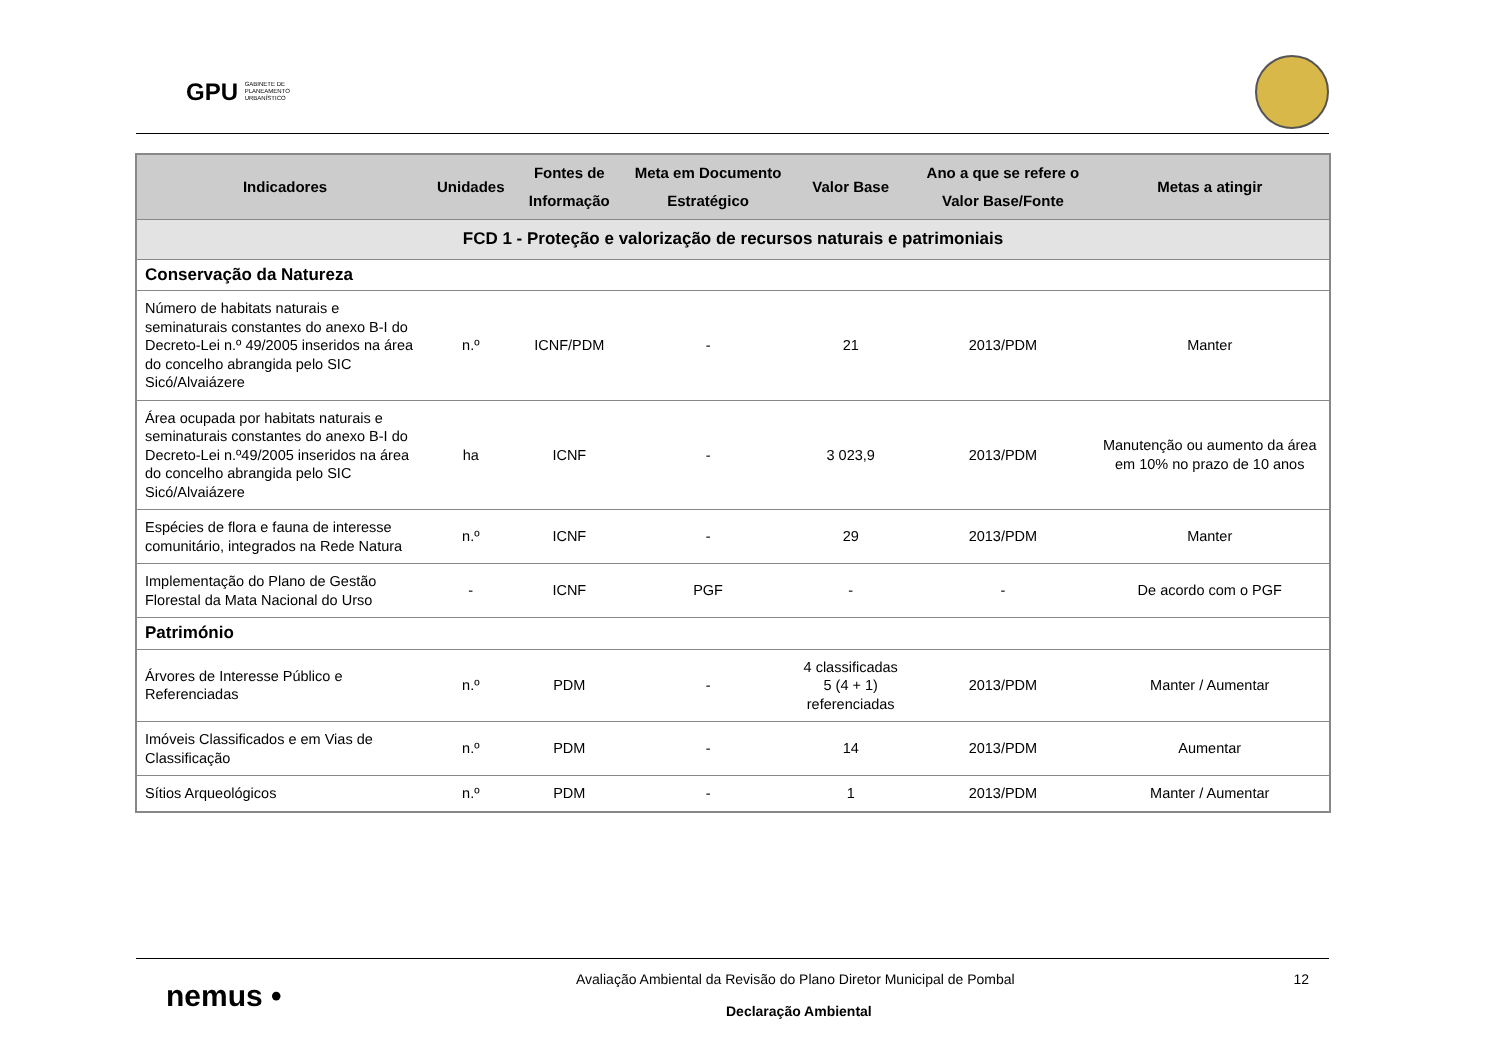GPU GABINETE DE PLANEAMENTO URBANÍSTICO
| Indicadores | Unidades | Fontes de Informação | Meta em Documento Estratégico | Valor Base | Ano a que se refere o Valor Base/Fonte | Metas a atingir |
| --- | --- | --- | --- | --- | --- | --- |
| FCD 1 - Proteção e valorização de recursos naturais e patrimoniais | | | | | | |
| Conservação da Natureza | | | | | | |
| Número de habitats naturais e seminaturais constantes do anexo B-I do Decreto-Lei n.º 49/2005 inseridos na área do concelho abrangida pelo SIC Sicó/Alvaiázere | n.º | ICNF/PDM | - | 21 | 2013/PDM | Manter |
| Área ocupada por habitats naturais e seminaturais constantes do anexo B-I do Decreto-Lei n.º49/2005 inseridos na área do concelho abrangida pelo SIC Sicó/Alvaiázere | ha | ICNF | - | 3 023,9 | 2013/PDM | Manutenção ou aumento da área em 10% no prazo de 10 anos |
| Espécies de flora e fauna de interesse comunitário, integrados na Rede Natura | n.º | ICNF | - | 29 | 2013/PDM | Manter |
| Implementação do Plano de Gestão Florestal da Mata Nacional do Urso | - | ICNF | PGF | - | - | De acordo com o PGF |
| Património | | | | | | |
| Árvores de Interesse Público e Referenciadas | n.º | PDM | - | 4 classificadas 5 (4 + 1) referenciadas | 2013/PDM | Manter / Aumentar |
| Imóveis Classificados e em Vias de Classificação | n.º | PDM | - | 14 | 2013/PDM | Aumentar |
| Sítios Arqueológicos | n.º | PDM | - | 1 | 2013/PDM | Manter / Aumentar |
nemus •
Avaliação Ambiental da Revisão do Plano Diretor Municipal de Pombal
12
Declaração Ambiental